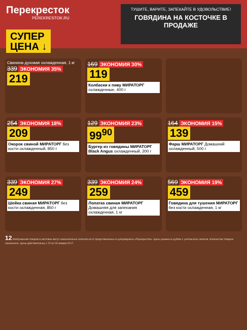Перекресток
PEREKRESTOK.RU
ТУШИТЕ, ВАРИТЕ, ЗАПЕКАЙТЕ В УДОВОЛЬСТВИЕ!
ГОВЯДИНА НА КОСТОЧКЕ В ПРОДАЖЕ
СУПЕР
ЦЕНА ↓
Свинина духовая охлажденная, 1 кг
339 ЭКОНОМИЯ 35%
219
169 ЭКОНОМИЯ 30%
119
Колбаски к пиву МИРАТОРГ охлажденные, 400 г
254 ЭКОНОМИЯ 18%
209
Окорок свиной МИРАТОРГ без кости охлажденный, 850 г
129 ЭКОНОМИЯ 23%
99<sup>90</sup>
Бургер из говядины МИРАТОРГ Black Angus охлажденный, 200 г
164 ЭКОНОМИЯ 15%
139
Фарш МИРАТОРГ Домашний охлажденный, 500 г
339 ЭКОНОМИЯ 27%
249
Шейка свиная МИРАТОРГ без кости охлажденная, 850 г
339 ЭКОНОМИЯ 24%
259
Лопатка свиная МИРАТОРГ Домашняя для запекания охлажденная, 1 кг
569 ЭКОНОМИЯ 19%
459
Говядина для тушения МИРАТОРГ без кости охлажденная, 1 кг
12 Изображения товаров в листовке могут незначительно отличаться от представленных в супермаркете «Перекресток». Цены указаны в рублях с учетом всех налогов. Количество товаров ограничено. Цены действительны с 22 по 26 января 2017.